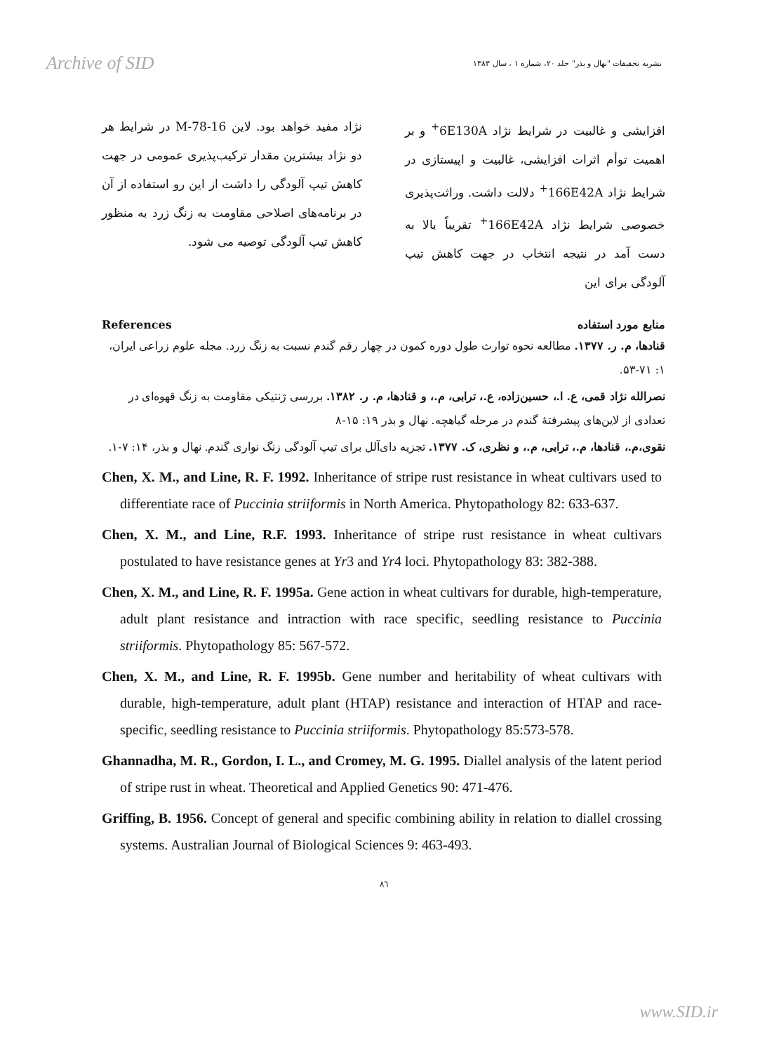Archive of SID نشریه تحقیقات "نهال و بذر" جلد ۲۰، شماره ۱ ، سال ۱۳۸۳
افزایشی و غالبیت در شرایط نژاد 6E130A<sup>+</sup> و بر اهمیت توأم اثرات افزایشی، غالبیت و اپیستازی در شرایط نژاد 166E42A<sup>+</sup> دلالت داشت. وراثت‌پذیری خصوصی شرایط نژاد 166E42A<sup>+</sup> تقریباً بالا به دست آمد در نتیجه انتخاب در جهت کاهش تیپ آلودگی برای این
نژاد مفید خواهد بود. لاین M-78-16 در شرایط هر دو نژاد بیشترین مقدار ترکیب‌پذیری عمومی در جهت کاهش تیپ آلودگی را داشت از این رو استفاده از آن در برنامه‌های اصلاحی مقاومت به زنگ زرد به منظور کاهش تیپ آلودگی توصیه می شود.
References منابع مورد استفاده
قنادها، م. ر. ۱۳۷۷. مطالعه نحوه توارث طول دوره کمون در چهار رقم گندم نسبت به زنگ زرد. مجله علوم زراعی ایران، ۱: ۷۱-۵۳.
نصرالله نژاد قمی، ع. ا.، حسین‌زاده، ع.، ترابی، م.، و قنادها، م. ر. ۱۳۸۲. بررسی ژنتیکی مقاومت به زنگ قهوه‌ای در تعدادی از لاین‌های پیشرفتهٔ گندم در مرحله گیاهچه. نهال و بذر ۱۹: ۱۵-۸
نقوی،م.، قنادها، م.، ترابی، م.، و نظری، ک. ۱۳۷۷. تجزیه دای‌آلل برای تیپ آلودگی زنگ نواری گندم. نهال و بذر، ۱۴: ۷-۱.
Chen, X. M., and Line, R. F. 1992. Inheritance of stripe rust resistance in wheat cultivars used to differentiate race of Puccinia striiformis in North America. Phytopathology 82: 633-637.
Chen, X. M., and Line, R.F. 1993. Inheritance of stripe rust resistance in wheat cultivars postulated to have resistance genes at Yr3 and Yr4 loci. Phytopathology 83: 382-388.
Chen, X. M., and Line, R. F. 1995a. Gene action in wheat cultivars for durable, high-temperature, adult plant resistance and intraction with race specific, seedling resistance to Puccinia striiformis. Phytopathology 85: 567-572.
Chen, X. M., and Line, R. F. 1995b. Gene number and heritability of wheat cultivars with durable, high-temperature, adult plant (HTAP) resistance and interaction of HTAP and race-specific, seedling resistance to Puccinia striiformis. Phytopathology 85:573-578.
Ghannadha, M. R., Gordon, I. L., and Cromey, M. G. 1995. Diallel analysis of the latent period of stripe rust in wheat. Theoretical and Applied Genetics 90: 471-476.
Griffing, B. 1956. Concept of general and specific combining ability in relation to diallel crossing systems. Australian Journal of Biological Sciences 9: 463-493.
۸٦
www.SID.ir